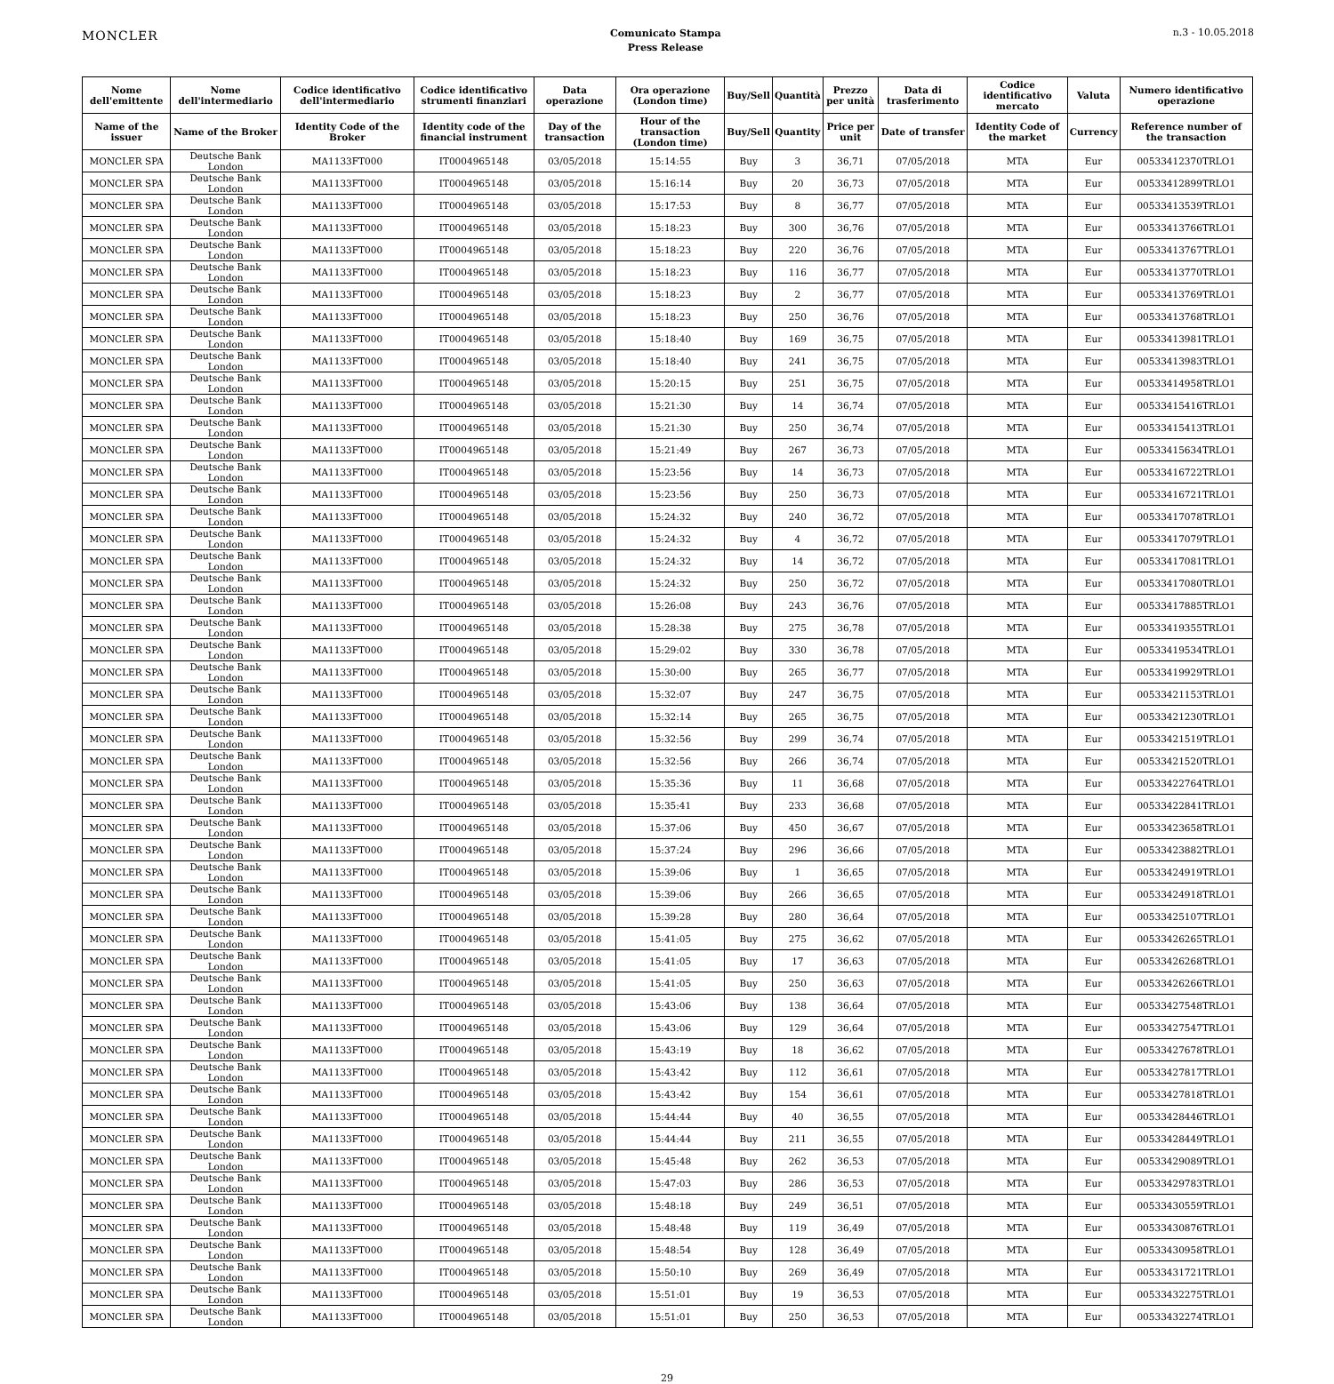MONCLER
Comunicato Stampa
Press Release
n.3 - 10.05.2018
| Nome dell'emittente | Nome dell'intermediario | Codice identificativo dell'intermediario | Codice identificativo strumenti finanziari | Data operazione | Ora operazione (London time) | Buy/Sell | Quantità | Prezzo per unità | Data di trasferimento | Codice identificativo mercato | Valuta | Numero identificativo operazione |
| --- | --- | --- | --- | --- | --- | --- | --- | --- | --- | --- | --- | --- |
| Name of the issuer | Name of the Broker | Identity Code of the Broker | Identity code of the financial instrument | Day of the transaction | Hour of the transaction (London time) | Buy/Sell | Quantity | Price per unit | Date of transfer | Identity Code of the market | Currency | Reference number of the transaction |
| MONCLER SPA | Deutsche Bank London | MA1133FT000 | IT0004965148 | 03/05/2018 | 15:14:55 | Buy | 3 | 36,71 | 07/05/2018 | MTA | Eur | 00533412370TRLO1 |
| MONCLER SPA | Deutsche Bank London | MA1133FT000 | IT0004965148 | 03/05/2018 | 15:16:14 | Buy | 20 | 36,73 | 07/05/2018 | MTA | Eur | 00533412899TRLO1 |
| MONCLER SPA | Deutsche Bank London | MA1133FT000 | IT0004965148 | 03/05/2018 | 15:17:53 | Buy | 8 | 36,77 | 07/05/2018 | MTA | Eur | 00533413539TRLO1 |
| MONCLER SPA | Deutsche Bank London | MA1133FT000 | IT0004965148 | 03/05/2018 | 15:18:23 | Buy | 300 | 36,76 | 07/05/2018 | MTA | Eur | 00533413766TRLO1 |
| MONCLER SPA | Deutsche Bank London | MA1133FT000 | IT0004965148 | 03/05/2018 | 15:18:23 | Buy | 220 | 36,76 | 07/05/2018 | MTA | Eur | 00533413767TRLO1 |
| MONCLER SPA | Deutsche Bank London | MA1133FT000 | IT0004965148 | 03/05/2018 | 15:18:23 | Buy | 116 | 36,77 | 07/05/2018 | MTA | Eur | 00533413770TRLO1 |
| MONCLER SPA | Deutsche Bank London | MA1133FT000 | IT0004965148 | 03/05/2018 | 15:18:23 | Buy | 2 | 36,77 | 07/05/2018 | MTA | Eur | 00533413769TRLO1 |
| MONCLER SPA | Deutsche Bank London | MA1133FT000 | IT0004965148 | 03/05/2018 | 15:18:23 | Buy | 250 | 36,76 | 07/05/2018 | MTA | Eur | 00533413768TRLO1 |
| MONCLER SPA | Deutsche Bank London | MA1133FT000 | IT0004965148 | 03/05/2018 | 15:18:40 | Buy | 169 | 36,75 | 07/05/2018 | MTA | Eur | 00533413981TRLO1 |
| MONCLER SPA | Deutsche Bank London | MA1133FT000 | IT0004965148 | 03/05/2018 | 15:18:40 | Buy | 241 | 36,75 | 07/05/2018 | MTA | Eur | 00533413983TRLO1 |
| MONCLER SPA | Deutsche Bank London | MA1133FT000 | IT0004965148 | 03/05/2018 | 15:20:15 | Buy | 251 | 36,75 | 07/05/2018 | MTA | Eur | 00533414958TRLO1 |
| MONCLER SPA | Deutsche Bank London | MA1133FT000 | IT0004965148 | 03/05/2018 | 15:21:30 | Buy | 14 | 36,74 | 07/05/2018 | MTA | Eur | 00533415416TRLO1 |
| MONCLER SPA | Deutsche Bank London | MA1133FT000 | IT0004965148 | 03/05/2018 | 15:21:30 | Buy | 250 | 36,74 | 07/05/2018 | MTA | Eur | 00533415413TRLO1 |
| MONCLER SPA | Deutsche Bank London | MA1133FT000 | IT0004965148 | 03/05/2018 | 15:21:49 | Buy | 267 | 36,73 | 07/05/2018 | MTA | Eur | 00533415634TRLO1 |
| MONCLER SPA | Deutsche Bank London | MA1133FT000 | IT0004965148 | 03/05/2018 | 15:23:56 | Buy | 14 | 36,73 | 07/05/2018 | MTA | Eur | 00533416722TRLO1 |
| MONCLER SPA | Deutsche Bank London | MA1133FT000 | IT0004965148 | 03/05/2018 | 15:23:56 | Buy | 250 | 36,73 | 07/05/2018 | MTA | Eur | 00533416721TRLO1 |
| MONCLER SPA | Deutsche Bank London | MA1133FT000 | IT0004965148 | 03/05/2018 | 15:24:32 | Buy | 240 | 36,72 | 07/05/2018 | MTA | Eur | 00533417078TRLO1 |
| MONCLER SPA | Deutsche Bank London | MA1133FT000 | IT0004965148 | 03/05/2018 | 15:24:32 | Buy | 4 | 36,72 | 07/05/2018 | MTA | Eur | 00533417079TRLO1 |
| MONCLER SPA | Deutsche Bank London | MA1133FT000 | IT0004965148 | 03/05/2018 | 15:24:32 | Buy | 14 | 36,72 | 07/05/2018 | MTA | Eur | 00533417081TRLO1 |
| MONCLER SPA | Deutsche Bank London | MA1133FT000 | IT0004965148 | 03/05/2018 | 15:24:32 | Buy | 250 | 36,72 | 07/05/2018 | MTA | Eur | 00533417080TRLO1 |
| MONCLER SPA | Deutsche Bank London | MA1133FT000 | IT0004965148 | 03/05/2018 | 15:26:08 | Buy | 243 | 36,76 | 07/05/2018 | MTA | Eur | 00533417885TRLO1 |
| MONCLER SPA | Deutsche Bank London | MA1133FT000 | IT0004965148 | 03/05/2018 | 15:28:38 | Buy | 275 | 36,78 | 07/05/2018 | MTA | Eur | 00533419355TRLO1 |
| MONCLER SPA | Deutsche Bank London | MA1133FT000 | IT0004965148 | 03/05/2018 | 15:29:02 | Buy | 330 | 36,78 | 07/05/2018 | MTA | Eur | 00533419534TRLO1 |
| MONCLER SPA | Deutsche Bank London | MA1133FT000 | IT0004965148 | 03/05/2018 | 15:30:00 | Buy | 265 | 36,77 | 07/05/2018 | MTA | Eur | 00533419929TRLO1 |
| MONCLER SPA | Deutsche Bank London | MA1133FT000 | IT0004965148 | 03/05/2018 | 15:32:07 | Buy | 247 | 36,75 | 07/05/2018 | MTA | Eur | 00533421153TRLO1 |
| MONCLER SPA | Deutsche Bank London | MA1133FT000 | IT0004965148 | 03/05/2018 | 15:32:14 | Buy | 265 | 36,75 | 07/05/2018 | MTA | Eur | 00533421230TRLO1 |
| MONCLER SPA | Deutsche Bank London | MA1133FT000 | IT0004965148 | 03/05/2018 | 15:32:56 | Buy | 299 | 36,74 | 07/05/2018 | MTA | Eur | 00533421519TRLO1 |
| MONCLER SPA | Deutsche Bank London | MA1133FT000 | IT0004965148 | 03/05/2018 | 15:32:56 | Buy | 266 | 36,74 | 07/05/2018 | MTA | Eur | 00533421520TRLO1 |
| MONCLER SPA | Deutsche Bank London | MA1133FT000 | IT0004965148 | 03/05/2018 | 15:35:36 | Buy | 11 | 36,68 | 07/05/2018 | MTA | Eur | 00533422764TRLO1 |
| MONCLER SPA | Deutsche Bank London | MA1133FT000 | IT0004965148 | 03/05/2018 | 15:35:41 | Buy | 233 | 36,68 | 07/05/2018 | MTA | Eur | 00533422841TRLO1 |
| MONCLER SPA | Deutsche Bank London | MA1133FT000 | IT0004965148 | 03/05/2018 | 15:37:06 | Buy | 450 | 36,67 | 07/05/2018 | MTA | Eur | 00533423658TRLO1 |
| MONCLER SPA | Deutsche Bank London | MA1133FT000 | IT0004965148 | 03/05/2018 | 15:37:24 | Buy | 296 | 36,66 | 07/05/2018 | MTA | Eur | 00533423882TRLO1 |
| MONCLER SPA | Deutsche Bank London | MA1133FT000 | IT0004965148 | 03/05/2018 | 15:39:06 | Buy | 1 | 36,65 | 07/05/2018 | MTA | Eur | 00533424919TRLO1 |
| MONCLER SPA | Deutsche Bank London | MA1133FT000 | IT0004965148 | 03/05/2018 | 15:39:06 | Buy | 266 | 36,65 | 07/05/2018 | MTA | Eur | 00533424918TRLO1 |
| MONCLER SPA | Deutsche Bank London | MA1133FT000 | IT0004965148 | 03/05/2018 | 15:39:28 | Buy | 280 | 36,64 | 07/05/2018 | MTA | Eur | 00533425107TRLO1 |
| MONCLER SPA | Deutsche Bank London | MA1133FT000 | IT0004965148 | 03/05/2018 | 15:41:05 | Buy | 275 | 36,62 | 07/05/2018 | MTA | Eur | 00533426265TRLO1 |
| MONCLER SPA | Deutsche Bank London | MA1133FT000 | IT0004965148 | 03/05/2018 | 15:41:05 | Buy | 17 | 36,63 | 07/05/2018 | MTA | Eur | 00533426268TRLO1 |
| MONCLER SPA | Deutsche Bank London | MA1133FT000 | IT0004965148 | 03/05/2018 | 15:41:05 | Buy | 250 | 36,63 | 07/05/2018 | MTA | Eur | 00533426266TRLO1 |
| MONCLER SPA | Deutsche Bank London | MA1133FT000 | IT0004965148 | 03/05/2018 | 15:43:06 | Buy | 138 | 36,64 | 07/05/2018 | MTA | Eur | 00533427548TRLO1 |
| MONCLER SPA | Deutsche Bank London | MA1133FT000 | IT0004965148 | 03/05/2018 | 15:43:06 | Buy | 129 | 36,64 | 07/05/2018 | MTA | Eur | 00533427547TRLO1 |
| MONCLER SPA | Deutsche Bank London | MA1133FT000 | IT0004965148 | 03/05/2018 | 15:43:19 | Buy | 18 | 36,62 | 07/05/2018 | MTA | Eur | 00533427678TRLO1 |
| MONCLER SPA | Deutsche Bank London | MA1133FT000 | IT0004965148 | 03/05/2018 | 15:43:42 | Buy | 112 | 36,61 | 07/05/2018 | MTA | Eur | 00533427817TRLO1 |
| MONCLER SPA | Deutsche Bank London | MA1133FT000 | IT0004965148 | 03/05/2018 | 15:43:42 | Buy | 154 | 36,61 | 07/05/2018 | MTA | Eur | 00533427818TRLO1 |
| MONCLER SPA | Deutsche Bank London | MA1133FT000 | IT0004965148 | 03/05/2018 | 15:44:44 | Buy | 40 | 36,55 | 07/05/2018 | MTA | Eur | 00533428446TRLO1 |
| MONCLER SPA | Deutsche Bank London | MA1133FT000 | IT0004965148 | 03/05/2018 | 15:44:44 | Buy | 211 | 36,55 | 07/05/2018 | MTA | Eur | 00533428449TRLO1 |
| MONCLER SPA | Deutsche Bank London | MA1133FT000 | IT0004965148 | 03/05/2018 | 15:45:48 | Buy | 262 | 36,53 | 07/05/2018 | MTA | Eur | 00533429089TRLO1 |
| MONCLER SPA | Deutsche Bank London | MA1133FT000 | IT0004965148 | 03/05/2018 | 15:47:03 | Buy | 286 | 36,53 | 07/05/2018 | MTA | Eur | 00533429783TRLO1 |
| MONCLER SPA | Deutsche Bank London | MA1133FT000 | IT0004965148 | 03/05/2018 | 15:48:18 | Buy | 249 | 36,51 | 07/05/2018 | MTA | Eur | 00533430559TRLO1 |
| MONCLER SPA | Deutsche Bank London | MA1133FT000 | IT0004965148 | 03/05/2018 | 15:48:48 | Buy | 119 | 36,49 | 07/05/2018 | MTA | Eur | 00533430876TRLO1 |
| MONCLER SPA | Deutsche Bank London | MA1133FT000 | IT0004965148 | 03/05/2018 | 15:48:54 | Buy | 128 | 36,49 | 07/05/2018 | MTA | Eur | 00533430958TRLO1 |
| MONCLER SPA | Deutsche Bank London | MA1133FT000 | IT0004965148 | 03/05/2018 | 15:50:10 | Buy | 269 | 36,49 | 07/05/2018 | MTA | Eur | 00533431721TRLO1 |
| MONCLER SPA | Deutsche Bank London | MA1133FT000 | IT0004965148 | 03/05/2018 | 15:51:01 | Buy | 19 | 36,53 | 07/05/2018 | MTA | Eur | 00533432275TRLO1 |
| MONCLER SPA | Deutsche Bank London | MA1133FT000 | IT0004965148 | 03/05/2018 | 15:51:01 | Buy | 250 | 36,53 | 07/05/2018 | MTA | Eur | 00533432274TRLO1 |
29